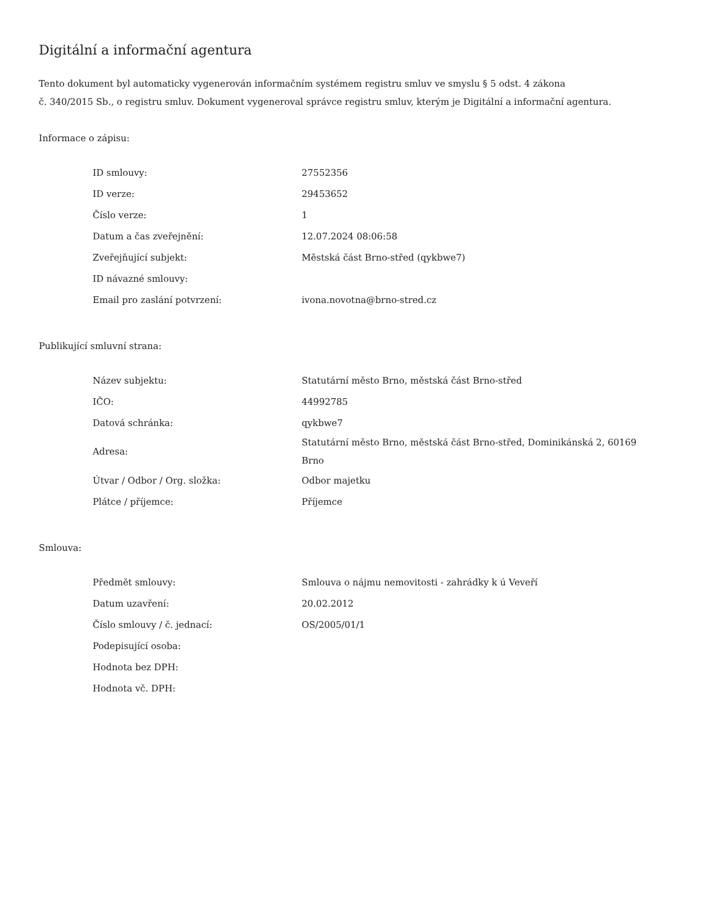Digitální a informační agentura
Tento dokument byl automaticky vygenerován informačním systémem registru smluv ve smyslu § 5 odst. 4 zákona
č. 340/2015 Sb., o registru smluv. Dokument vygeneroval správce registru smluv, kterým je Digitální a informační agentura.
Informace o zápisu:
| ID smlouvy: | 27552356 |
| ID verze: | 29453652 |
| Číslo verze: | 1 |
| Datum a čas zveřejnění: | 12.07.2024 08:06:58 |
| Zveřejňující subjekt: | Městská část Brno-střed (qykbwe7) |
| ID návazné smlouvy: | |
| Email pro zaslání potvrzení: | ivona.novotna@brno-stred.cz |
Publikující smluvní strana:
| Název subjektu: | Statutární město Brno, městská část Brno-střed |
| IČO: | 44992785 |
| Datová schránka: | qykbwe7 |
| Adresa: | Statutární město Brno, městská část Brno-střed, Dominikánská 2, 60169 Brno |
| Útvar / Odbor / Org. složka: | Odbor majetku |
| Plátce / příjemce: | Příjemce |
Smlouva:
| Předmět smlouvy: | Smlouva o nájmu nemovitosti - zahrádky k ú Veveří |
| Datum uzavření: | 20.02.2012 |
| Číslo smlouvy / č. jednací: | OS/2005/01/1 |
| Podepisující osoba: | |
| Hodnota bez DPH: | |
| Hodnota vč. DPH: | |